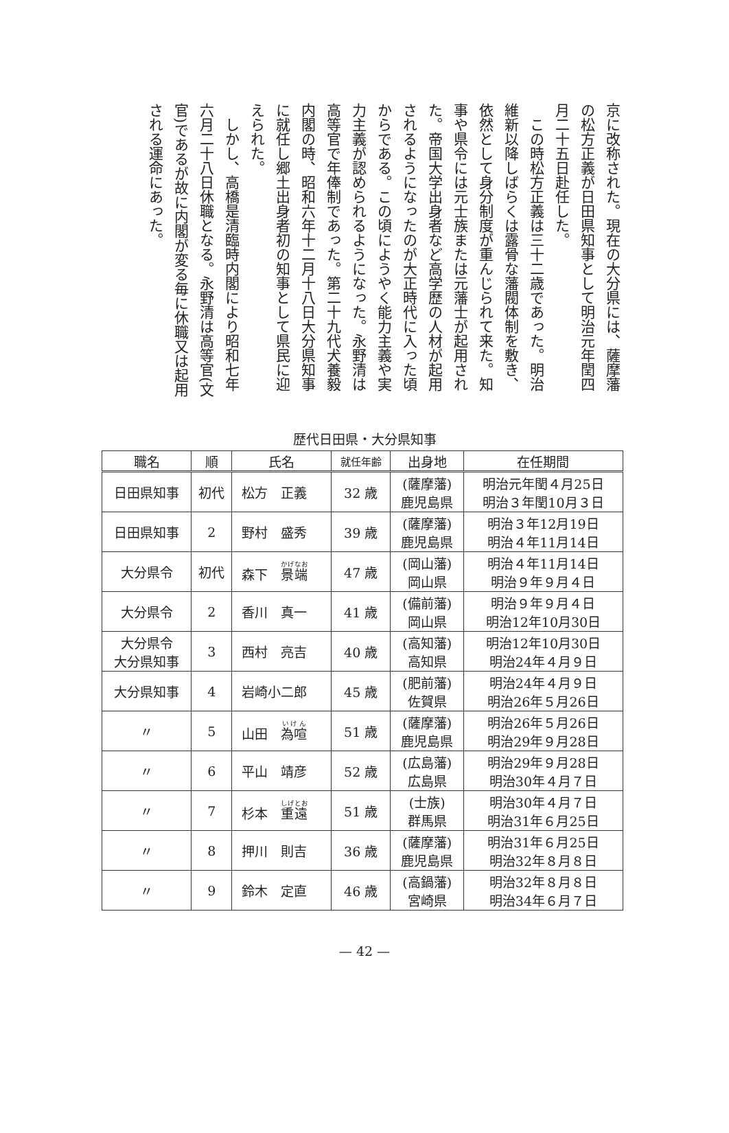京に改称された。現在の大分県には、薩摩藩の松方正義が日田県知事として明治元年閏四月二十五日赴任した。
　この時松方正義は三十二歳であった。明治維新以降しばらくは露骨な藩閥体制を敷き、依然として身分制度が重んじられて来た。知事や県令には元士族または元藩士が起用された。帝国大学出身者など高学歴の人材が起用されるようになったのが大正時代に入った頃からである。この頃にようやく能力主義や実力主義が認められるようになった。永野清は高等官で年俸制であった。第二十九代犬養毅内閣の時、昭和六年十二月十八日大分県知事に就任し郷土出身者初の知事として県民に迎えられた。
　しかし、高橋是清臨時内閣により昭和七年六月二十八日休職となる。永野清は高等官(文官)であるが故に内閣が変る毎に休職又は起用される運命にあった。
歴代日田県・大分県知事
| 職名 | 順 | 氏名 | 就任年齢 | 出身地 | 在任期間 |
| --- | --- | --- | --- | --- | --- |
| 日田県知事 | 初代 | 松方 正義 | 32 歳 | (薩摩藩) 鹿児島県 | 明治元年閏４月25日 明治３年閏10月３日 |
| 日田県知事 | 2 | 野村 盛秀 | 39 歳 | (薩摩藩) 鹿児島県 | 明治３年12月19日 明治４年11月14日 |
| 大分県令 | 初代 | 森下 景端 | 47 歳 | (岡山藩) 岡山県 | 明治４年11月14日 明治９年９月４日 |
| 大分県令 | 2 | 香川 真一 | 41 歳 | (備前藩) 岡山県 | 明治９年９月４日 明治12年10月30日 |
| 大分県令 大分県知事 | 3 | 西村 亮吉 | 40 歳 | (高知藩) 高知県 | 明治12年10月30日 明治24年４月９日 |
| 大分県知事 | 4 | 岩崎小二郎 | 45 歳 | (肥前藩) 佐賀県 | 明治24年４月９日 明治26年５月26日 |
| 〃 | 5 | 山田 為喧 | 51 歳 | (薩摩藩) 鹿児島県 | 明治26年５月26日 明治29年９月28日 |
| 〃 | 6 | 平山 靖彦 | 52 歳 | (広島藩) 広島県 | 明治29年９月28日 明治30年４月７日 |
| 〃 | 7 | 杉本 重遠 | 51 歳 | (士族) 群馬県 | 明治30年４月７日 明治31年６月25日 |
| 〃 | 8 | 押川 則吉 | 36 歳 | (薩摩藩) 鹿児島県 | 明治31年６月25日 明治32年８月８日 |
| 〃 | 9 | 鈴木 定直 | 46 歳 | (高鍋藩) 宮崎県 | 明治32年８月８日 明治34年６月７日 |
— 42 —